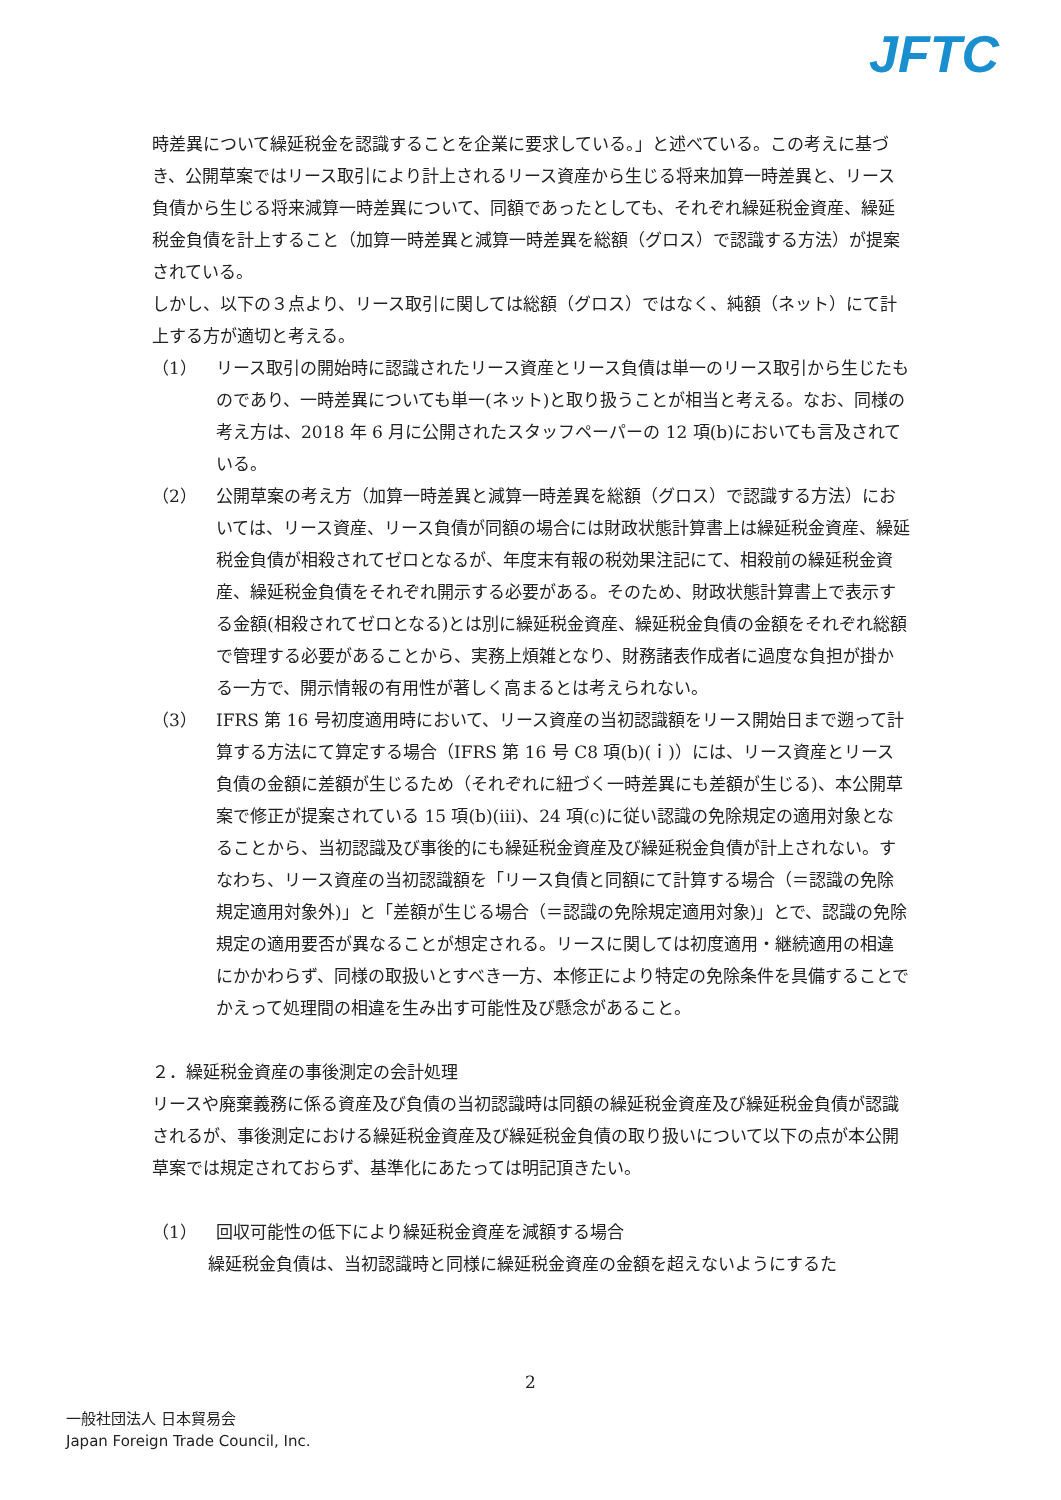JFTC
時差異について繰延税金を認識することを企業に要求している。」と述べている。この考えに基づき、公開草案ではリース取引により計上されるリース資産から生じる将来加算一時差異と、リース負債から生じる将来減算一時差異について、同額であったとしても、それぞれ繰延税金資産、繰延税金負債を計上すること（加算一時差異と減算一時差異を総額（グロス）で認識する方法）が提案されている。
しかし、以下の３点より、リース取引に関しては総額（グロス）ではなく、純額（ネット）にて計上する方が適切と考える。
（1） リース取引の開始時に認識されたリース資産とリース負債は単一のリース取引から生じたものであり、一時差異についても単一(ネット)と取り扱うことが相当と考える。なお、同様の考え方は、2018 年 6 月に公開されたスタッフペーパーの 12 項(b)においても言及されている。
（2） 公開草案の考え方（加算一時差異と減算一時差異を総額（グロス）で認識する方法）においては、リース資産、リース負債が同額の場合には財政状態計算書上は繰延税金資産、繰延税金負債が相殺されてゼロとなるが、年度末有報の税効果注記にて、相殺前の繰延税金資産、繰延税金負債をそれぞれ開示する必要がある。そのため、財政状態計算書上で表示する金額(相殺されてゼロとなる)とは別に繰延税金資産、繰延税金負債の金額をそれぞれ総額で管理する必要があることから、実務上煩雑となり、財務諸表作成者に過度な負担が掛かる一方で、開示情報の有用性が著しく高まるとは考えられない。
（3） IFRS 第 16 号初度適用時において、リース資産の当初認識額をリース開始日まで遡って計算する方法にて算定する場合（IFRS 第 16 号 C8 項(b)(ｉ)）には、リース資産とリース負債の金額に差額が生じるため（それぞれに紐づく一時差異にも差額が生じる)、本公開草案で修正が提案されている 15 項(b)(ⅲ)、24 項(c)に従い認識の免除規定の適用対象となることから、当初認識及び事後的にも繰延税金資産及び繰延税金負債が計上されない。すなわち、リース資産の当初認識額を「リース負債と同額にて計算する場合（＝認識の免除規定適用対象外)」と「差額が生じる場合（＝認識の免除規定適用対象)」とで、認識の免除規定の適用要否が異なることが想定される。リースに関しては初度適用・継続適用の相違にかかわらず、同様の取扱いとすべき一方、本修正により特定の免除条件を具備することでかえって処理間の相違を生み出す可能性及び懸念があること。
２．繰延税金資産の事後測定の会計処理
リースや廃棄義務に係る資産及び負債の当初認識時は同額の繰延税金資産及び繰延税金負債が認識されるが、事後測定における繰延税金資産及び繰延税金負債の取り扱いについて以下の点が本公開草案では規定されておらず、基準化にあたっては明記頂きたい。
（1） 回収可能性の低下により繰延税金資産を減額する場合
繰延税金負債は、当初認識時と同様に繰延税金資産の金額を超えないようにするた
2
一般社団法人 日本貿易会
Japan Foreign Trade Council, Inc.